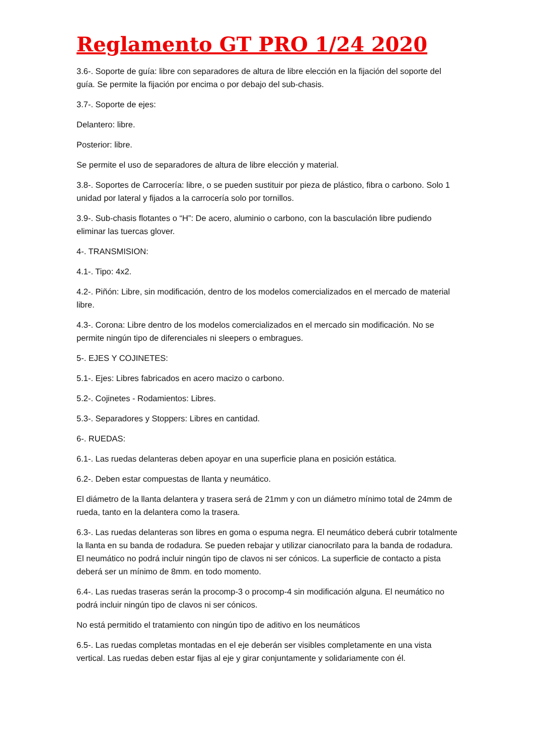Reglamento GT PRO 1/24 2020
3.6-. Soporte de guía: libre con separadores de altura de libre elección en la fijación del soporte del guía. Se permite la fijación por encima o por debajo del sub-chasis.
3.7-. Soporte de ejes:
Delantero: libre.
Posterior: libre.
Se permite el uso de separadores de altura de libre elección y material.
3.8-. Soportes de Carrocería: libre, o se pueden sustituir por pieza de plástico, fibra o carbono. Solo 1 unidad por lateral y fijados a la carrocería solo por tornillos.
3.9-. Sub-chasis flotantes o “H”: De acero, aluminio o carbono, con la basculación libre pudiendo eliminar las tuercas glover.
4-. TRANSMISION:
4.1-. Tipo: 4x2.
4.2-. Piñón: Libre, sin modificación, dentro de los modelos comercializados en el mercado de material libre.
4.3-. Corona: Libre dentro de los modelos comercializados en el mercado sin modificación. No se permite ningún tipo de diferenciales ni sleepers o embragues.
5-. EJES Y COJINETES:
5.1-. Ejes: Libres fabricados en acero macizo o carbono.
5.2-. Cojinetes - Rodamientos: Libres.
5.3-. Separadores y Stoppers: Libres en cantidad.
6-. RUEDAS:
6.1-. Las ruedas delanteras deben apoyar en una superficie plana en posición estática.
6.2-. Deben estar compuestas de llanta y neumático.
El diámetro de la llanta delantera y trasera será de 21mm y con un diámetro mínimo total de 24mm de rueda, tanto en la delantera como la trasera.
6.3-. Las ruedas delanteras son libres en goma o espuma negra. El neumático deberá cubrir totalmente la llanta en su banda de rodadura. Se pueden rebajar y utilizar cianocrilato para la banda de rodadura. El neumático no podrá incluir ningún tipo de clavos ni ser cónicos. La superficie de contacto a pista deberá ser un mínimo de 8mm. en todo momento.
6.4-. Las ruedas traseras serán la procomp-3 o procomp-4 sin modificación alguna. El neumático no podrá incluir ningún tipo de clavos ni ser cónicos.
No está permitido el tratamiento con ningún tipo de aditivo en los neumáticos
6.5-. Las ruedas completas montadas en el eje deberán ser visibles completamente en una vista vertical. Las ruedas deben estar fijas al eje y girar conjuntamente y solidariamente con él.